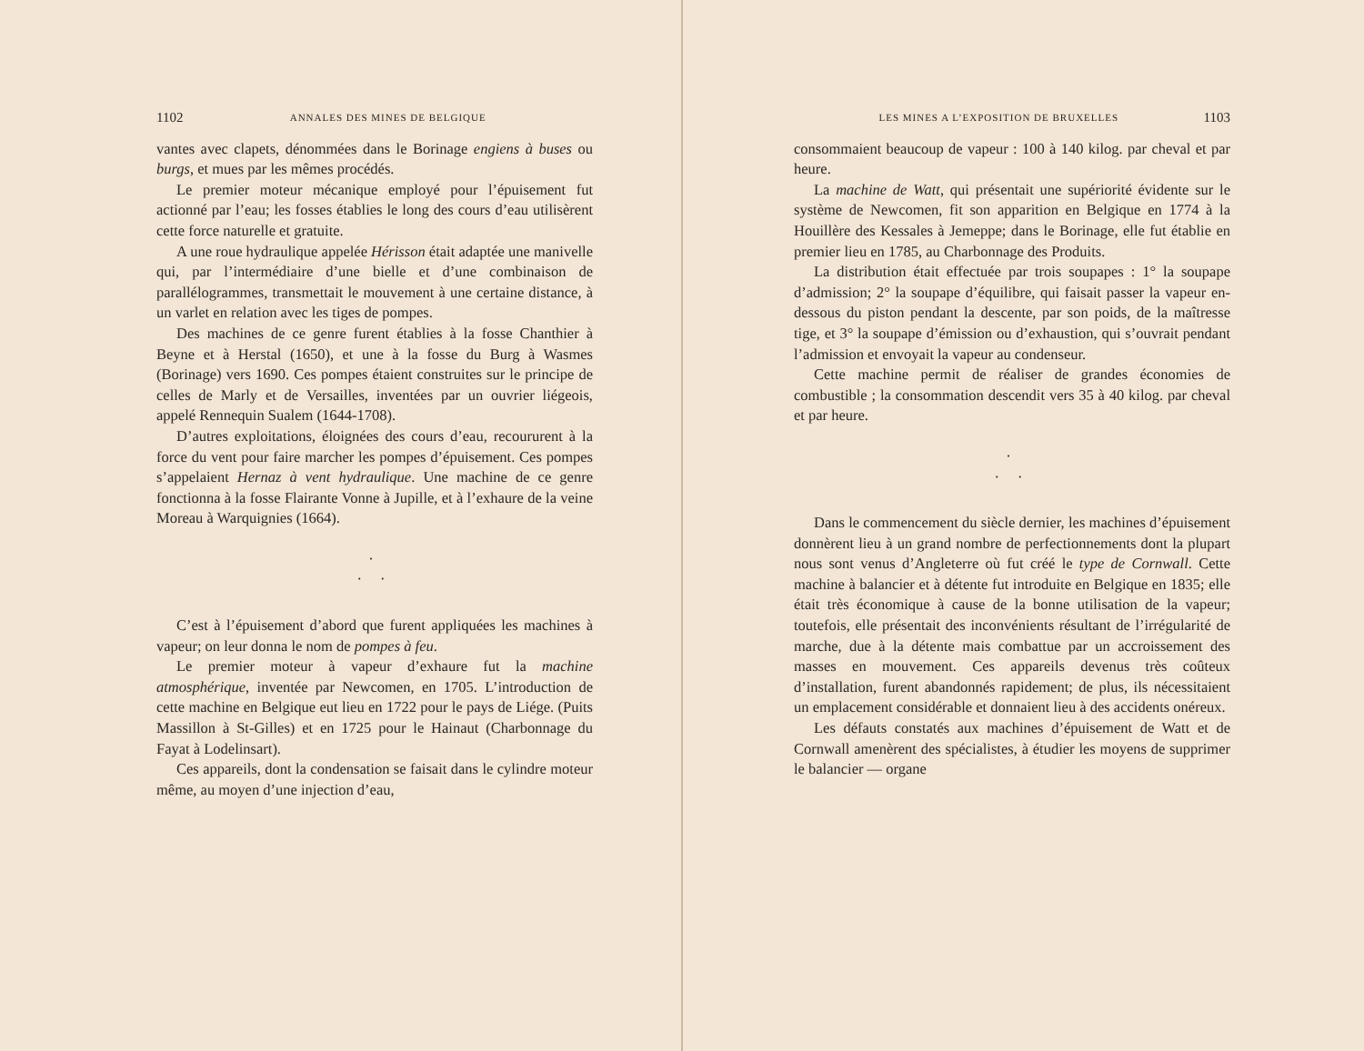1102 ANNALES DES MINES DE BELGIQUE
vantes avec clapets, dénommées dans le Borinage engiens à buses ou burgs, et mues par les mêmes procédés.
Le premier moteur mécanique employé pour l’épuisement fut actionné par l’eau; les fosses établies le long des cours d’eau utilisèrent cette force naturelle et gratuite.
A une roue hydraulique appelée Hérisson était adaptée une manivelle qui, par l’intermédiaire d’une bielle et d’une combinaison de parallélogrammes, transmettait le mouvement à une certaine distance, à un varlet en relation avec les tiges de pompes.
Des machines de ce genre furent établies à la fosse Chanthier à Beyne et à Herstal (1650), et une à la fosse du Burg à Wasmes (Borinage) vers 1690. Ces pompes étaient construites sur le principe de celles de Marly et de Versailles, inventées par un ouvrier liégeois, appelé Rennequin Sualem (1644-1708).
D’autres exploitations, éloignées des cours d’eau, recoururent à la force du vent pour faire marcher les pompes d’épuisement. Ces pompes s’appelaient Hernaz à vent hydraulique. Une machine de ce genre fonctionna à la fosse Flairante Vonne à Jupille, et à l’exhaure de la veine Moreau à Warquignies (1664).
·
· ·
C’est à l’épuisement d’abord que furent appliquées les machines à vapeur; on leur donna le nom de pompes à feu.
Le premier moteur à vapeur d’exhaure fut la machine atmosphérique, inventée par Newcomen, en 1705. L’introduction de cette machine en Belgique eut lieu en 1722 pour le pays de Liége. (Puits Massillon à St-Gilles) et en 1725 pour le Hainaut (Charbonnage du Fayat à Lodelinsart).
Ces appareils, dont la condensation se faisait dans le cylindre moteur même, au moyen d’une injection d’eau,
LES MINES A L’EXPOSITION DE BRUXELLES 1103
consommaient beaucoup de vapeur : 100 à 140 kilog. par cheval et par heure.
La machine de Watt, qui présentait une supériorité évidente sur le système de Newcomen, fit son apparition en Belgique en 1774 à la Houillère des Kessales à Jemeppe; dans le Borinage, elle fut établie en premier lieu en 1785, au Charbonnage des Produits.
La distribution était effectuée par trois soupapes : 1° la soupape d’admission; 2° la soupape d’équilibre, qui faisait passer la vapeur en-dessous du piston pendant la descente, par son poids, de la maîtresse tige, et 3° la soupape d’émission ou d’exhaustion, qui s’ouvrait pendant l’admission et envoyait la vapeur au condenseur.
Cette machine permit de réaliser de grandes économies de combustible ; la consommation descendit vers 35 à 40 kilog. par cheval et par heure.
·
· ·
Dans le commencement du siècle dernier, les machines d’épuisement donnèrent lieu à un grand nombre de perfectionnements dont la plupart nous sont venus d’Angleterre où fut créé le type de Cornwall. Cette machine à balancier et à détente fut introduite en Belgique en 1835; elle était très économique à cause de la bonne utilisation de la vapeur; toutefois, elle présentait des inconvénients résultant de l’irrégularité de marche, due à la détente mais combattue par un accroissement des masses en mouvement. Ces appareils devenus très coûteux d’installation, furent abandonnés rapidement; de plus, ils nécessitaient un emplacement considérable et donnaient lieu à des accidents onéreux.
Les défauts constatés aux machines d’épuisement de Watt et de Cornwall amenèrent des spécialistes, à étudier les moyens de supprimer le balancier — organe